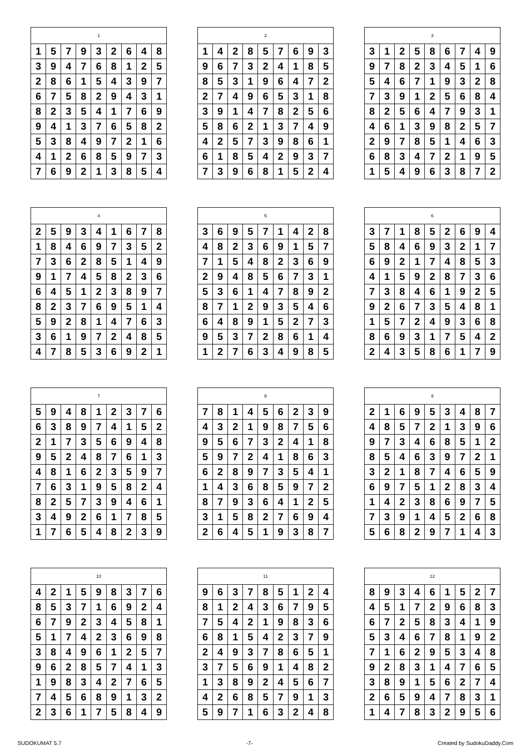| 1 | | | | | | | | |
| --- | --- | --- | --- | --- | --- | --- | --- | --- |
| 1 | 5 | 7 | 9 | 3 | 2 | 6 | 4 | 8 |
| 3 | 9 | 4 | 7 | 6 | 8 | 1 | 2 | 5 |
| 2 | 8 | 6 | 1 | 5 | 4 | 3 | 9 | 7 |
| 6 | 7 | 5 | 8 | 2 | 9 | 4 | 3 | 1 |
| 8 | 2 | 3 | 5 | 4 | 1 | 7 | 6 | 9 |
| 9 | 4 | 1 | 3 | 7 | 6 | 5 | 8 | 2 |
| 5 | 3 | 8 | 4 | 9 | 7 | 2 | 1 | 6 |
| 4 | 1 | 2 | 6 | 8 | 5 | 9 | 7 | 3 |
| 7 | 6 | 9 | 2 | 1 | 3 | 8 | 5 | 4 |
| 2 | | | | | | | | |
| --- | --- | --- | --- | --- | --- | --- | --- | --- |
| 1 | 4 | 2 | 8 | 5 | 7 | 6 | 9 | 3 |
| 9 | 6 | 7 | 3 | 2 | 4 | 1 | 8 | 5 |
| 8 | 5 | 3 | 1 | 9 | 6 | 4 | 7 | 2 |
| 2 | 7 | 4 | 9 | 6 | 5 | 3 | 1 | 8 |
| 3 | 9 | 1 | 4 | 7 | 8 | 2 | 5 | 6 |
| 5 | 8 | 6 | 2 | 1 | 3 | 7 | 4 | 9 |
| 4 | 2 | 5 | 7 | 3 | 9 | 8 | 6 | 1 |
| 6 | 1 | 8 | 5 | 4 | 2 | 9 | 3 | 7 |
| 7 | 3 | 9 | 6 | 8 | 1 | 5 | 2 | 4 |
| 3 | | | | | | | | |
| --- | --- | --- | --- | --- | --- | --- | --- | --- |
| 3 | 1 | 2 | 5 | 8 | 6 | 7 | 4 | 9 |
| 9 | 7 | 8 | 2 | 3 | 4 | 5 | 1 | 6 |
| 5 | 4 | 6 | 7 | 1 | 9 | 3 | 2 | 8 |
| 7 | 3 | 9 | 1 | 2 | 5 | 6 | 8 | 4 |
| 8 | 2 | 5 | 6 | 4 | 7 | 9 | 3 | 1 |
| 4 | 6 | 1 | 3 | 9 | 8 | 2 | 5 | 7 |
| 2 | 9 | 7 | 8 | 5 | 1 | 4 | 6 | 3 |
| 6 | 8 | 3 | 4 | 7 | 2 | 1 | 9 | 5 |
| 1 | 5 | 4 | 9 | 6 | 3 | 8 | 7 | 2 |
| 4 | | | | | | | | |
| --- | --- | --- | --- | --- | --- | --- | --- | --- |
| 2 | 5 | 9 | 3 | 4 | 1 | 6 | 7 | 8 |
| 1 | 8 | 4 | 6 | 9 | 7 | 3 | 5 | 2 |
| 7 | 3 | 6 | 2 | 8 | 5 | 1 | 4 | 9 |
| 9 | 1 | 7 | 4 | 5 | 8 | 2 | 3 | 6 |
| 6 | 4 | 5 | 1 | 2 | 3 | 8 | 9 | 7 |
| 8 | 2 | 3 | 7 | 6 | 9 | 5 | 1 | 4 |
| 5 | 9 | 2 | 8 | 1 | 4 | 7 | 6 | 3 |
| 3 | 6 | 1 | 9 | 7 | 2 | 4 | 8 | 5 |
| 4 | 7 | 8 | 5 | 3 | 6 | 9 | 2 | 1 |
| 5 | | | | | | | | |
| --- | --- | --- | --- | --- | --- | --- | --- | --- |
| 3 | 6 | 9 | 5 | 7 | 1 | 4 | 2 | 8 |
| 4 | 8 | 2 | 3 | 6 | 9 | 1 | 5 | 7 |
| 7 | 1 | 5 | 4 | 8 | 2 | 3 | 6 | 9 |
| 2 | 9 | 4 | 8 | 5 | 6 | 7 | 3 | 1 |
| 5 | 3 | 6 | 1 | 4 | 7 | 8 | 9 | 2 |
| 8 | 7 | 1 | 2 | 9 | 3 | 5 | 4 | 6 |
| 6 | 4 | 8 | 9 | 1 | 5 | 2 | 7 | 3 |
| 9 | 5 | 3 | 7 | 2 | 8 | 6 | 1 | 4 |
| 1 | 2 | 7 | 6 | 3 | 4 | 9 | 8 | 5 |
| 6 | | | | | | | | |
| --- | --- | --- | --- | --- | --- | --- | --- | --- |
| 3 | 7 | 1 | 8 | 5 | 2 | 6 | 9 | 4 |
| 5 | 8 | 4 | 6 | 9 | 3 | 2 | 1 | 7 |
| 6 | 9 | 2 | 1 | 7 | 4 | 8 | 5 | 3 |
| 4 | 1 | 5 | 9 | 2 | 8 | 7 | 3 | 6 |
| 7 | 3 | 8 | 4 | 6 | 1 | 9 | 2 | 5 |
| 9 | 2 | 6 | 7 | 3 | 5 | 4 | 8 | 1 |
| 1 | 5 | 7 | 2 | 4 | 9 | 3 | 6 | 8 |
| 8 | 6 | 9 | 3 | 1 | 7 | 5 | 4 | 2 |
| 2 | 4 | 3 | 5 | 8 | 6 | 1 | 7 | 9 |
| 7 | | | | | | | | |
| --- | --- | --- | --- | --- | --- | --- | --- | --- |
| 5 | 9 | 4 | 8 | 1 | 2 | 3 | 7 | 6 |
| 6 | 3 | 8 | 9 | 7 | 4 | 1 | 5 | 2 |
| 2 | 1 | 7 | 3 | 5 | 6 | 9 | 4 | 8 |
| 9 | 5 | 2 | 4 | 8 | 7 | 6 | 1 | 3 |
| 4 | 8 | 1 | 6 | 2 | 3 | 5 | 9 | 7 |
| 7 | 6 | 3 | 1 | 9 | 5 | 8 | 2 | 4 |
| 8 | 2 | 5 | 7 | 3 | 9 | 4 | 6 | 1 |
| 3 | 4 | 9 | 2 | 6 | 1 | 7 | 8 | 5 |
| 1 | 7 | 6 | 5 | 4 | 8 | 2 | 3 | 9 |
| 8 | | | | | | | | |
| --- | --- | --- | --- | --- | --- | --- | --- | --- |
| 7 | 8 | 1 | 4 | 5 | 6 | 2 | 3 | 9 |
| 4 | 3 | 2 | 1 | 9 | 8 | 7 | 5 | 6 |
| 9 | 5 | 6 | 7 | 3 | 2 | 4 | 1 | 8 |
| 5 | 9 | 7 | 2 | 4 | 1 | 8 | 6 | 3 |
| 6 | 2 | 8 | 9 | 7 | 3 | 5 | 4 | 1 |
| 1 | 4 | 3 | 6 | 8 | 5 | 9 | 7 | 2 |
| 8 | 7 | 9 | 3 | 6 | 4 | 1 | 2 | 5 |
| 3 | 1 | 5 | 8 | 2 | 7 | 6 | 9 | 4 |
| 2 | 6 | 4 | 5 | 1 | 9 | 3 | 8 | 7 |
| 9 | | | | | | | | |
| --- | --- | --- | --- | --- | --- | --- | --- | --- |
| 2 | 1 | 6 | 9 | 5 | 3 | 4 | 8 | 7 |
| 4 | 8 | 5 | 7 | 2 | 1 | 3 | 9 | 6 |
| 9 | 7 | 3 | 4 | 6 | 8 | 5 | 1 | 2 |
| 8 | 5 | 4 | 6 | 3 | 9 | 7 | 2 | 1 |
| 3 | 2 | 1 | 8 | 7 | 4 | 6 | 5 | 9 |
| 6 | 9 | 7 | 5 | 1 | 2 | 8 | 3 | 4 |
| 1 | 4 | 2 | 3 | 8 | 6 | 9 | 7 | 5 |
| 7 | 3 | 9 | 1 | 4 | 5 | 2 | 6 | 8 |
| 5 | 6 | 8 | 2 | 9 | 7 | 1 | 4 | 3 |
| 10 | | | | | | | | |
| --- | --- | --- | --- | --- | --- | --- | --- | --- |
| 4 | 2 | 1 | 5 | 9 | 8 | 3 | 7 | 6 |
| 8 | 5 | 3 | 7 | 1 | 6 | 9 | 2 | 4 |
| 6 | 7 | 9 | 2 | 3 | 4 | 5 | 8 | 1 |
| 5 | 1 | 7 | 4 | 2 | 3 | 6 | 9 | 8 |
| 3 | 8 | 4 | 9 | 6 | 1 | 2 | 5 | 7 |
| 9 | 6 | 2 | 8 | 5 | 7 | 4 | 1 | 3 |
| 1 | 9 | 8 | 3 | 4 | 2 | 7 | 6 | 5 |
| 7 | 4 | 5 | 6 | 8 | 9 | 1 | 3 | 2 |
| 2 | 3 | 6 | 1 | 7 | 5 | 8 | 4 | 9 |
| 11 | | | | | | | | |
| --- | --- | --- | --- | --- | --- | --- | --- | --- |
| 9 | 6 | 3 | 7 | 8 | 5 | 1 | 2 | 4 |
| 8 | 1 | 2 | 4 | 3 | 6 | 7 | 9 | 5 |
| 7 | 5 | 4 | 2 | 1 | 9 | 8 | 3 | 6 |
| 6 | 8 | 1 | 5 | 4 | 2 | 3 | 7 | 9 |
| 2 | 4 | 9 | 3 | 7 | 8 | 6 | 5 | 1 |
| 3 | 7 | 5 | 6 | 9 | 1 | 4 | 8 | 2 |
| 1 | 3 | 8 | 9 | 2 | 4 | 5 | 6 | 7 |
| 4 | 2 | 6 | 8 | 5 | 7 | 9 | 1 | 3 |
| 5 | 9 | 7 | 1 | 6 | 3 | 2 | 4 | 8 |
| 12 | | | | | | | | |
| --- | --- | --- | --- | --- | --- | --- | --- | --- |
| 8 | 9 | 3 | 4 | 6 | 1 | 5 | 2 | 7 |
| 4 | 5 | 1 | 7 | 2 | 9 | 6 | 8 | 3 |
| 6 | 7 | 2 | 5 | 8 | 3 | 4 | 1 | 9 |
| 5 | 3 | 4 | 6 | 7 | 8 | 1 | 9 | 2 |
| 7 | 1 | 6 | 2 | 9 | 5 | 3 | 4 | 8 |
| 9 | 2 | 8 | 3 | 1 | 4 | 7 | 6 | 5 |
| 3 | 8 | 9 | 1 | 5 | 6 | 2 | 7 | 4 |
| 2 | 6 | 5 | 9 | 4 | 7 | 8 | 3 | 1 |
| 1 | 4 | 7 | 8 | 3 | 2 | 9 | 5 | 6 |
SUDOKUMAT 5.7 -7- Created by SudokuDaddy.Com